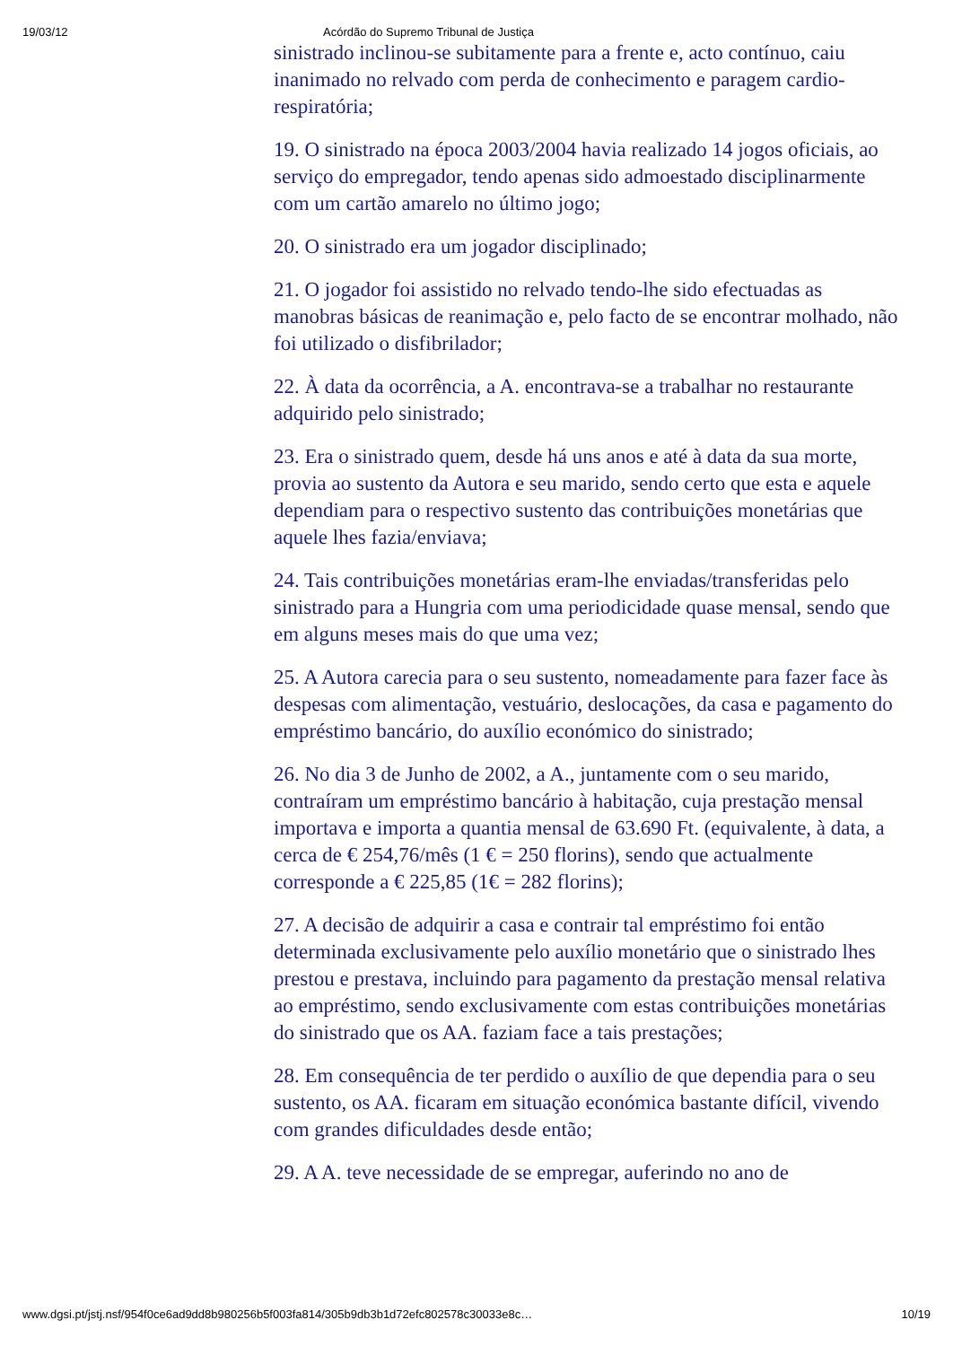19/03/12 Acórdão do Supremo Tribunal de Justiça
sinistrado inclinou-se subitamente para a frente e, acto contínuo, caiu inanimado no relvado com perda de conhecimento e paragem cardio-respiratória;
19. O sinistrado na época 2003/2004 havia realizado 14 jogos oficiais, ao serviço do empregador, tendo apenas sido admoestado disciplinarmente com um cartão amarelo no último jogo;
20. O sinistrado era um jogador disciplinado;
21. O jogador foi assistido no relvado tendo-lhe sido efectuadas as manobras básicas de reanimação e, pelo facto de se encontrar molhado, não foi utilizado o disfibrilador;
22. À data da ocorrência, a A. encontrava-se a trabalhar no restaurante adquirido pelo sinistrado;
23. Era o sinistrado quem, desde há uns anos e até à data da sua morte, provia ao sustento da Autora e seu marido, sendo certo que esta e aquele dependiam para o respectivo sustento das contribuições monetárias que aquele lhes fazia/enviava;
24. Tais contribuições monetárias eram-lhe enviadas/transferidas pelo sinistrado para a Hungria com uma periodicidade quase mensal, sendo que em alguns meses mais do que uma vez;
25. A Autora carecia para o seu sustento, nomeadamente para fazer face às despesas com alimentação, vestuário, deslocações, da casa e pagamento do empréstimo bancário, do auxílio económico do sinistrado;
26. No dia 3 de Junho de 2002, a A., juntamente com o seu marido, contraíram um empréstimo bancário à habitação, cuja prestação mensal importava e importa a quantia mensal de 63.690 Ft. (equivalente, à data, a cerca de € 254,76/mês (1 € = 250 florins), sendo que actualmente corresponde a € 225,85 (1€ = 282 florins);
27. A decisão de adquirir a casa e contrair tal empréstimo foi então determinada exclusivamente pelo auxílio monetário que o sinistrado lhes prestou e prestava, incluindo para pagamento da prestação mensal relativa ao empréstimo, sendo exclusivamente com estas contribuições monetárias do sinistrado que os AA. faziam face a tais prestações;
28. Em consequência de ter perdido o auxílio de que dependia para o seu sustento, os AA. ficaram em situação económica bastante difícil, vivendo com grandes dificuldades desde então;
29. A A. teve necessidade de se empregar, auferindo no ano de
www.dgsi.pt/jstj.nsf/954f0ce6ad9dd8b980256b5f003fa814/305b9db3b1d72efc802578c30033e8c… 10/19